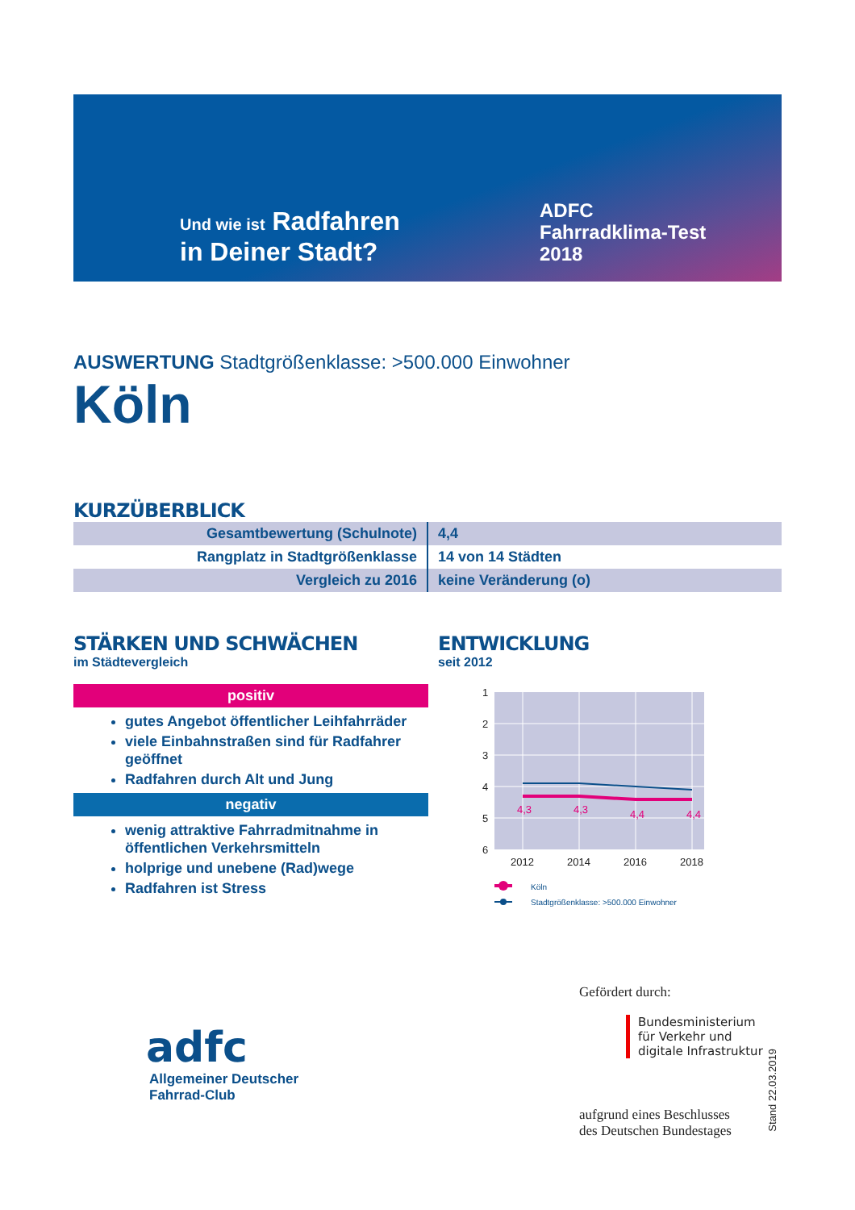Und wie ist Radfahren
in Deiner Stadt?
ADFC
Fahrradklima-Test
2018
AUSWERTUNG Stadtgrößenklasse: >500.000 Einwohner
Köln
KURZÜBERBLICK
| Gesamtbewertung (Schulnote) | 4,4 |
| Rangplatz in Stadtgrößenklasse | 14 von 14 Städten |
| Vergleich zu 2016 | keine Veränderung (o) |
STÄRKEN UND SCHWÄCHEN
im Städtevergleich
positiv
gutes Angebot öffentlicher Leihfahrräder
viele Einbahnstraßen sind für Radfahrer geöffnet
Radfahren durch Alt und Jung
negativ
wenig attraktive Fahrradmitnahme in öffentlichen Verkehrsmitteln
holprige und unebene (Rad)wege
Radfahren ist Stress
ENTWICKLUNG
seit 2012
1
2
3
4
5
6
2012
2014
2016
2018
4,3
4,3
4,4
4,4
Köln
Stadtgrößenklasse: >500.000 Einwohner
adfc
Allgemeiner Deutscher
Fahrrad-Club
Gefördert durch:
Bundesministerium
für Verkehr und
digitale Infrastruktur
aufgrund eines Beschlusses
des Deutschen Bundestages
Stand 22.03.2019